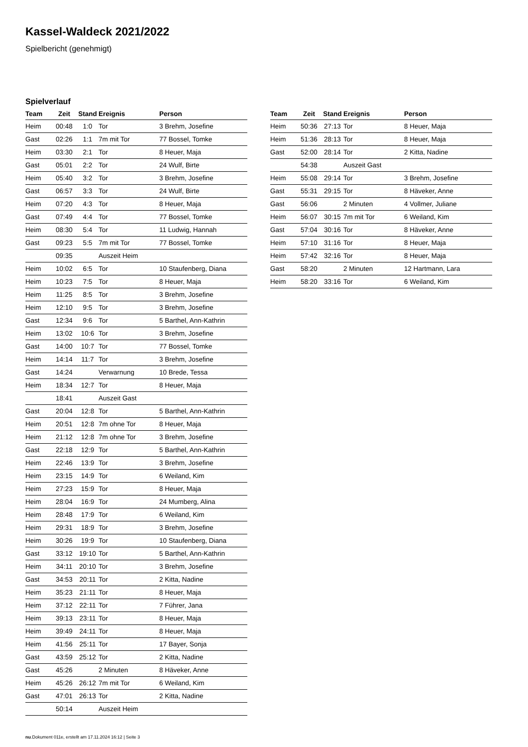Kassel-Waldeck 2021/2022
Spielbericht (genehmigt)
Spielverlauf
| Team | Zeit | Stand | Ereignis | Person |
| --- | --- | --- | --- | --- |
| Heim | 00:48 | 1:0 | Tor | 3 Brehm, Josefine |
| Gast | 02:26 | 1:1 | 7m mit Tor | 77 Bossel, Tomke |
| Heim | 03:30 | 2:1 | Tor | 8 Heuer, Maja |
| Gast | 05:01 | 2:2 | Tor | 24 Wulf, Birte |
| Heim | 05:40 | 3:2 | Tor | 3 Brehm, Josefine |
| Gast | 06:57 | 3:3 | Tor | 24 Wulf, Birte |
| Heim | 07:20 | 4:3 | Tor | 8 Heuer, Maja |
| Gast | 07:49 | 4:4 | Tor | 77 Bossel, Tomke |
| Heim | 08:30 | 5:4 | Tor | 11 Ludwig, Hannah |
| Gast | 09:23 | 5:5 | 7m mit Tor | 77 Bossel, Tomke |
| | 09:35 | | Auszeit Heim | |
| Heim | 10:02 | 6:5 | Tor | 10 Staufenberg, Diana |
| Heim | 10:23 | 7:5 | Tor | 8 Heuer, Maja |
| Heim | 11:25 | 8:5 | Tor | 3 Brehm, Josefine |
| Heim | 12:10 | 9:5 | Tor | 3 Brehm, Josefine |
| Gast | 12:34 | 9:6 | Tor | 5 Barthel, Ann-Kathrin |
| Heim | 13:02 | 10:6 | Tor | 3 Brehm, Josefine |
| Gast | 14:00 | 10:7 | Tor | 77 Bossel, Tomke |
| Heim | 14:14 | 11:7 | Tor | 3 Brehm, Josefine |
| Gast | 14:24 | | Verwarnung | 10 Brede, Tessa |
| Heim | 18:34 | 12:7 | Tor | 8 Heuer, Maja |
| | 18:41 | | Auszeit Gast | |
| Gast | 20:04 | 12:8 | Tor | 5 Barthel, Ann-Kathrin |
| Heim | 20:51 | 12:8 | 7m ohne Tor | 8 Heuer, Maja |
| Heim | 21:12 | 12:8 | 7m ohne Tor | 3 Brehm, Josefine |
| Gast | 22:18 | 12:9 | Tor | 5 Barthel, Ann-Kathrin |
| Heim | 22:46 | 13:9 | Tor | 3 Brehm, Josefine |
| Heim | 23:15 | 14:9 | Tor | 6 Weiland, Kim |
| Heim | 27:23 | 15:9 | Tor | 8 Heuer, Maja |
| Heim | 28:04 | 16:9 | Tor | 24 Mumberg, Alina |
| Heim | 28:48 | 17:9 | Tor | 6 Weiland, Kim |
| Heim | 29:31 | 18:9 | Tor | 3 Brehm, Josefine |
| Heim | 30:26 | 19:9 | Tor | 10 Staufenberg, Diana |
| Gast | 33:12 | 19:10 | Tor | 5 Barthel, Ann-Kathrin |
| Heim | 34:11 | 20:10 | Tor | 3 Brehm, Josefine |
| Gast | 34:53 | 20:11 | Tor | 2 Kitta, Nadine |
| Heim | 35:23 | 21:11 | Tor | 8 Heuer, Maja |
| Heim | 37:12 | 22:11 | Tor | 7 Führer, Jana |
| Heim | 39:13 | 23:11 | Tor | 8 Heuer, Maja |
| Heim | 39:49 | 24:11 | Tor | 8 Heuer, Maja |
| Heim | 41:56 | 25:11 | Tor | 17 Bayer, Sonja |
| Gast | 43:59 | 25:12 | Tor | 2 Kitta, Nadine |
| Gast | 45:26 | | 2 Minuten | 8 Häveker, Anne |
| Heim | 45:26 | 26:12 | 7m mit Tor | 6 Weiland, Kim |
| Gast | 47:01 | 26:13 | Tor | 2 Kitta, Nadine |
| | 50:14 | | Auszeit Heim | |
| Team | Zeit | Stand | Ereignis | Person |
| --- | --- | --- | --- | --- |
| Heim | 50:36 | 27:13 | Tor | 8 Heuer, Maja |
| Heim | 51:36 | 28:13 | Tor | 8 Heuer, Maja |
| Gast | 52:00 | 28:14 | Tor | 2 Kitta, Nadine |
| | 54:38 | | Auszeit Gast | |
| Heim | 55:08 | 29:14 | Tor | 3 Brehm, Josefine |
| Gast | 55:31 | 29:15 | Tor | 8 Häveker, Anne |
| Gast | 56:06 | | 2 Minuten | 4 Vollmer, Juliane |
| Heim | 56:07 | 30:15 | 7m mit Tor | 6 Weiland, Kim |
| Gast | 57:04 | 30:16 | Tor | 8 Häveker, Anne |
| Heim | 57:10 | 31:16 | Tor | 8 Heuer, Maja |
| Heim | 57:42 | 32:16 | Tor | 8 Heuer, Maja |
| Gast | 58:20 | | 2 Minuten | 12 Hartmann, Lara |
| Heim | 58:20 | 33:16 | Tor | 6 Weiland, Kim |
nu.Dokument 011e, erstellt am 17.11.2024 16:12 | Seite 3